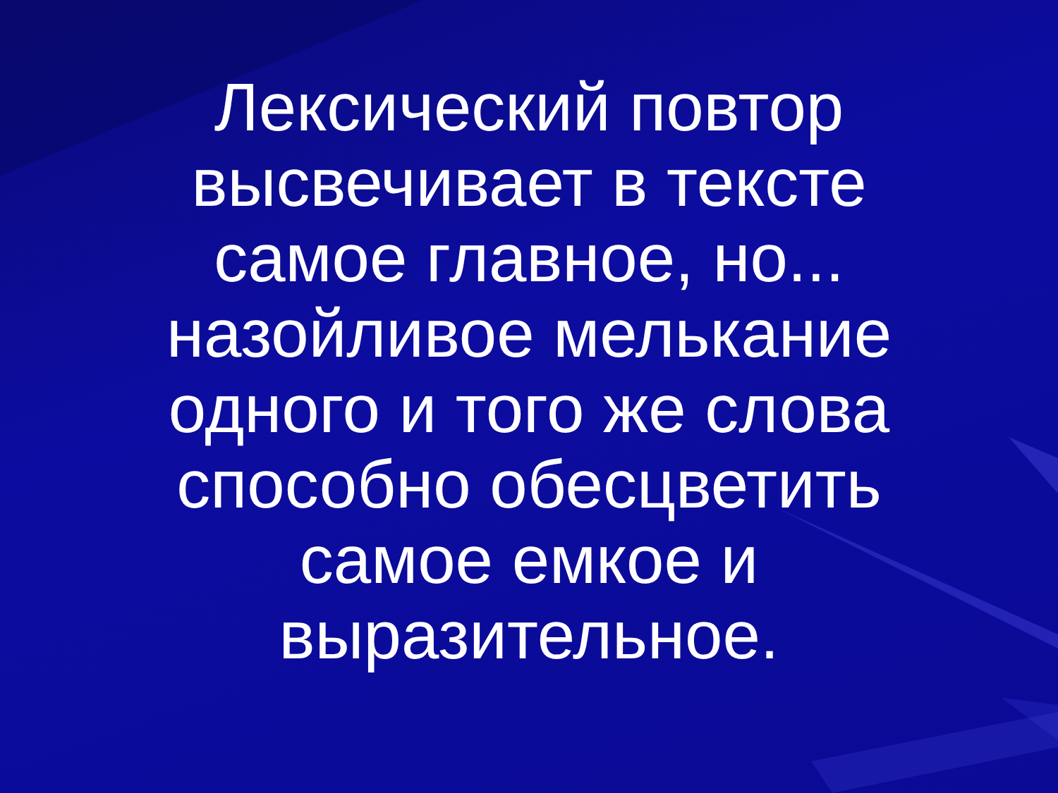Лексический повтор
высвечивает в тексте
самое главное, но...
назойливое мелькание
одного и того же слова
способно обесцветить
самое емкое и
выразительное.